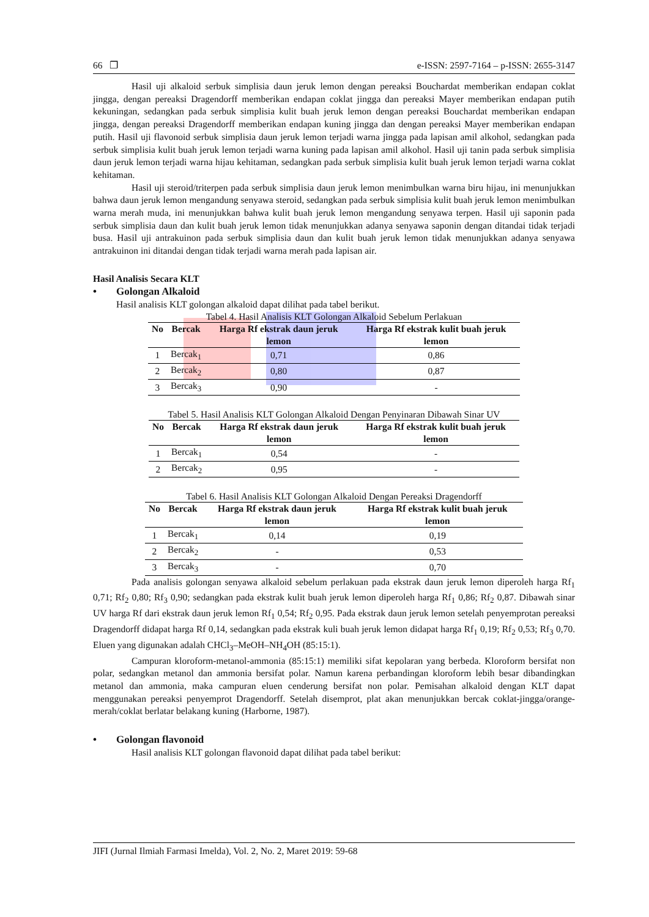66 ❐ e-ISSN: 2597-7164 – p-ISSN: 2655-3147
Hasil uji alkaloid serbuk simplisia daun jeruk lemon dengan pereaksi Bouchardat memberikan endapan coklat jingga, dengan pereaksi Dragendorff memberikan endapan coklat jingga dan pereaksi Mayer memberikan endapan putih kekuningan, sedangkan pada serbuk simplisia kulit buah jeruk lemon dengan pereaksi Bouchardat memberikan endapan jingga, dengan pereaksi Dragendorff memberikan endapan kuning jingga dan dengan pereaksi Mayer memberikan endapan putih. Hasil uji flavonoid serbuk simplisia daun jeruk lemon terjadi warna jingga pada lapisan amil alkohol, sedangkan pada serbuk simplisia kulit buah jeruk lemon terjadi warna kuning pada lapisan amil alkohol. Hasil uji tanin pada serbuk simplisia daun jeruk lemon terjadi warna hijau kehitaman, sedangkan pada serbuk simplisia kulit buah jeruk lemon terjadi warna coklat kehitaman.
Hasil uji steroid/triterpen pada serbuk simplisia daun jeruk lemon menimbulkan warna biru hijau, ini menunjukkan bahwa daun jeruk lemon mengandung senyawa steroid, sedangkan pada serbuk simplisia kulit buah jeruk lemon menimbulkan warna merah muda, ini menunjukkan bahwa kulit buah jeruk lemon mengandung senyawa terpen. Hasil uji saponin pada serbuk simplisia daun dan kulit buah jeruk lemon tidak menunjukkan adanya senyawa saponin dengan ditandai tidak terjadi busa. Hasil uji antrakuinon pada serbuk simplisia daun dan kulit buah jeruk lemon tidak menunjukkan adanya senyawa antrakuinon ini ditandai dengan tidak terjadi warna merah pada lapisan air.
Hasil Analisis Secara KLT
• Golongan Alkaloid
Hasil analisis KLT golongan alkaloid dapat dilihat pada tabel berikut.
Tabel 4. Hasil Analisis KLT Golongan Alkaloid Sebelum Perlakuan
| No | Bercak | Harga Rf ekstrak daun jeruk lemon | Harga Rf ekstrak kulit buah jeruk lemon |
| --- | --- | --- | --- |
| 1 | Bercak<sub>1</sub> | 0,71 | 0,86 |
| 2 | Bercak<sub>2</sub> | 0,80 | 0,87 |
| 3 | Bercak<sub>3</sub> | 0,90 | - |
Tabel 5. Hasil Analisis KLT Golongan Alkaloid Dengan Penyinaran Dibawah Sinar UV
| No | Bercak | Harga Rf ekstrak daun jeruk lemon | Harga Rf ekstrak kulit buah jeruk lemon |
| --- | --- | --- | --- |
| 1 | Bercak<sub>1</sub> | 0,54 | - |
| 2 | Bercak<sub>2</sub> | 0,95 | - |
Tabel 6. Hasil Analisis KLT Golongan Alkaloid Dengan Pereaksi Dragendorff
| No | Bercak | Harga Rf ekstrak daun jeruk lemon | Harga Rf ekstrak kulit buah jeruk lemon |
| --- | --- | --- | --- |
| 1 | Bercak<sub>1</sub> | 0,14 | 0,19 |
| 2 | Bercak<sub>2</sub> | - | 0,53 |
| 3 | Bercak<sub>3</sub> | - | 0,70 |
Pada analisis golongan senyawa alkaloid sebelum perlakuan pada ekstrak daun jeruk lemon diperoleh harga Rf<sub>1</sub> 0,71; Rf<sub>2</sub> 0,80; Rf<sub>3</sub> 0,90; sedangkan pada ekstrak kulit buah jeruk lemon diperoleh harga Rf<sub>1</sub> 0,86; Rf<sub>2</sub> 0,87. Dibawah sinar UV harga Rf dari ekstrak daun jeruk lemon Rf<sub>1</sub> 0,54; Rf<sub>2</sub> 0,95. Pada ekstrak daun jeruk lemon setelah penyemprotan pereaksi Dragendorff didapat harga Rf 0,14, sedangkan pada ekstrak kuli buah jeruk lemon didapat harga Rf<sub>1</sub> 0,19; Rf<sub>2</sub> 0,53; Rf<sub>3</sub> 0,70. Eluen yang digunakan adalah CHCl<sub>3</sub>–MeOH–NH<sub>4</sub>OH (85:15:1).
Campuran kloroform-metanol-ammonia (85:15:1) memiliki sifat kepolaran yang berbeda. Kloroform bersifat non polar, sedangkan metanol dan ammonia bersifat polar. Namun karena perbandingan kloroform lebih besar dibandingkan metanol dan ammonia, maka campuran eluen cenderung bersifat non polar. Pemisahan alkaloid dengan KLT dapat menggunakan pereaksi penyemprot Dragendorff. Setelah disemprot, plat akan menunjukkan bercak coklat-jingga/orange-merah/coklat berlatar belakang kuning (Harborne, 1987).
• Golongan flavonoid
Hasil analisis KLT golongan flavonoid dapat dilihat pada tabel berikut:
JIFI (Jurnal Ilmiah Farmasi Imelda), Vol. 2, No. 2, Maret 2019: 59-68